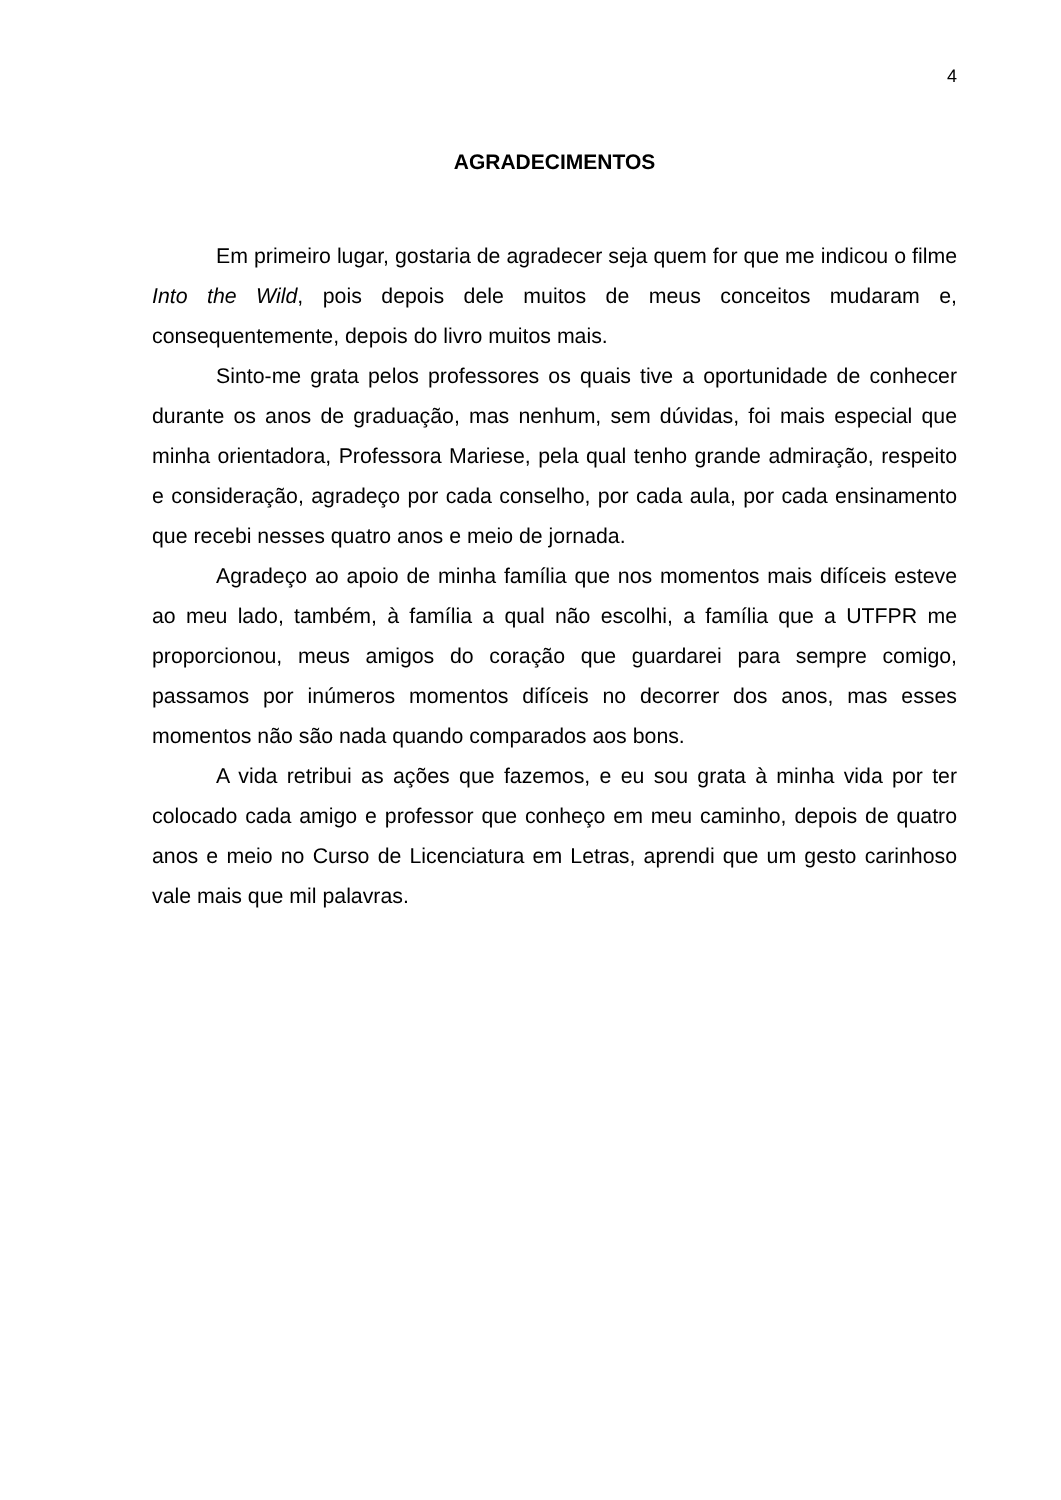4
AGRADECIMENTOS
Em primeiro lugar, gostaria de agradecer seja quem for que me indicou o filme Into the Wild, pois depois dele muitos de meus conceitos mudaram e, consequentemente, depois do livro muitos mais.
Sinto-me grata pelos professores os quais tive a oportunidade de conhecer durante os anos de graduação, mas nenhum, sem dúvidas, foi mais especial que minha orientadora, Professora Mariese, pela qual tenho grande admiração, respeito e consideração, agradeço por cada conselho, por cada aula, por cada ensinamento que recebi nesses quatro anos e meio de jornada.
Agradeço ao apoio de minha família que nos momentos mais difíceis esteve ao meu lado, também, à família a qual não escolhi, a família que a UTFPR me proporcionou, meus amigos do coração que guardarei para sempre comigo, passamos por inúmeros momentos difíceis no decorrer dos anos, mas esses momentos não são nada quando comparados aos bons.
A vida retribui as ações que fazemos, e eu sou grata à minha vida por ter colocado cada amigo e professor que conheço em meu caminho, depois de quatro anos e meio no Curso de Licenciatura em Letras, aprendi que um gesto carinhoso vale mais que mil palavras.